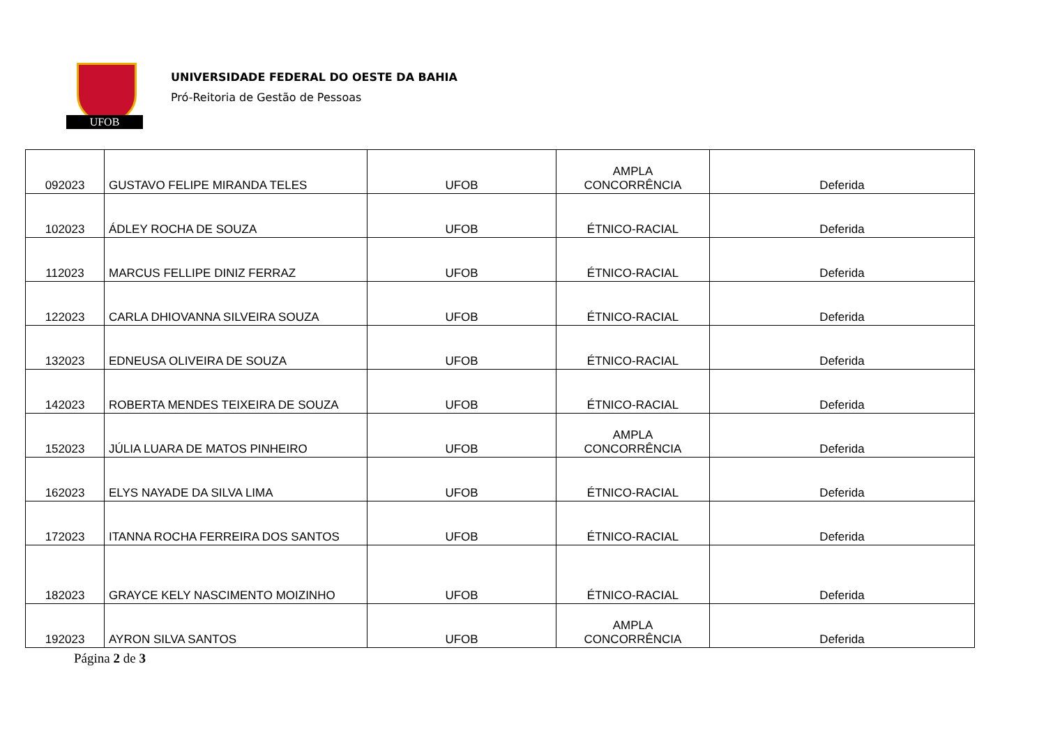UFOB
UNIVERSIDADE FEDERAL DO OESTE DA BAHIA
Pró-Reitoria de Gestão de Pessoas
| 092023 | GUSTAVO FELIPE MIRANDA TELES | UFOB | AMPLA CONCORRÊNCIA | Deferida |
| 102023 | ÁDLEY ROCHA DE SOUZA | UFOB | ÉTNICO-RACIAL | Deferida |
| 112023 | MARCUS FELLIPE DINIZ FERRAZ | UFOB | ÉTNICO-RACIAL | Deferida |
| 122023 | CARLA DHIOVANNA SILVEIRA SOUZA | UFOB | ÉTNICO-RACIAL | Deferida |
| 132023 | EDNEUSA OLIVEIRA DE SOUZA | UFOB | ÉTNICO-RACIAL | Deferida |
| 142023 | ROBERTA MENDES TEIXEIRA DE SOUZA | UFOB | ÉTNICO-RACIAL | Deferida |
| 152023 | JÚLIA LUARA DE MATOS PINHEIRO | UFOB | AMPLA CONCORRÊNCIA | Deferida |
| 162023 | ELYS NAYADE DA SILVA LIMA | UFOB | ÉTNICO-RACIAL | Deferida |
| 172023 | ITANNA ROCHA FERREIRA DOS SANTOS | UFOB | ÉTNICO-RACIAL | Deferida |
| 182023 | GRAYCE KELY NASCIMENTO MOIZINHO | UFOB | ÉTNICO-RACIAL | Deferida |
| 192023 | AYRON SILVA SANTOS | UFOB | AMPLA CONCORRÊNCIA | Deferida |
Página 2 de 3